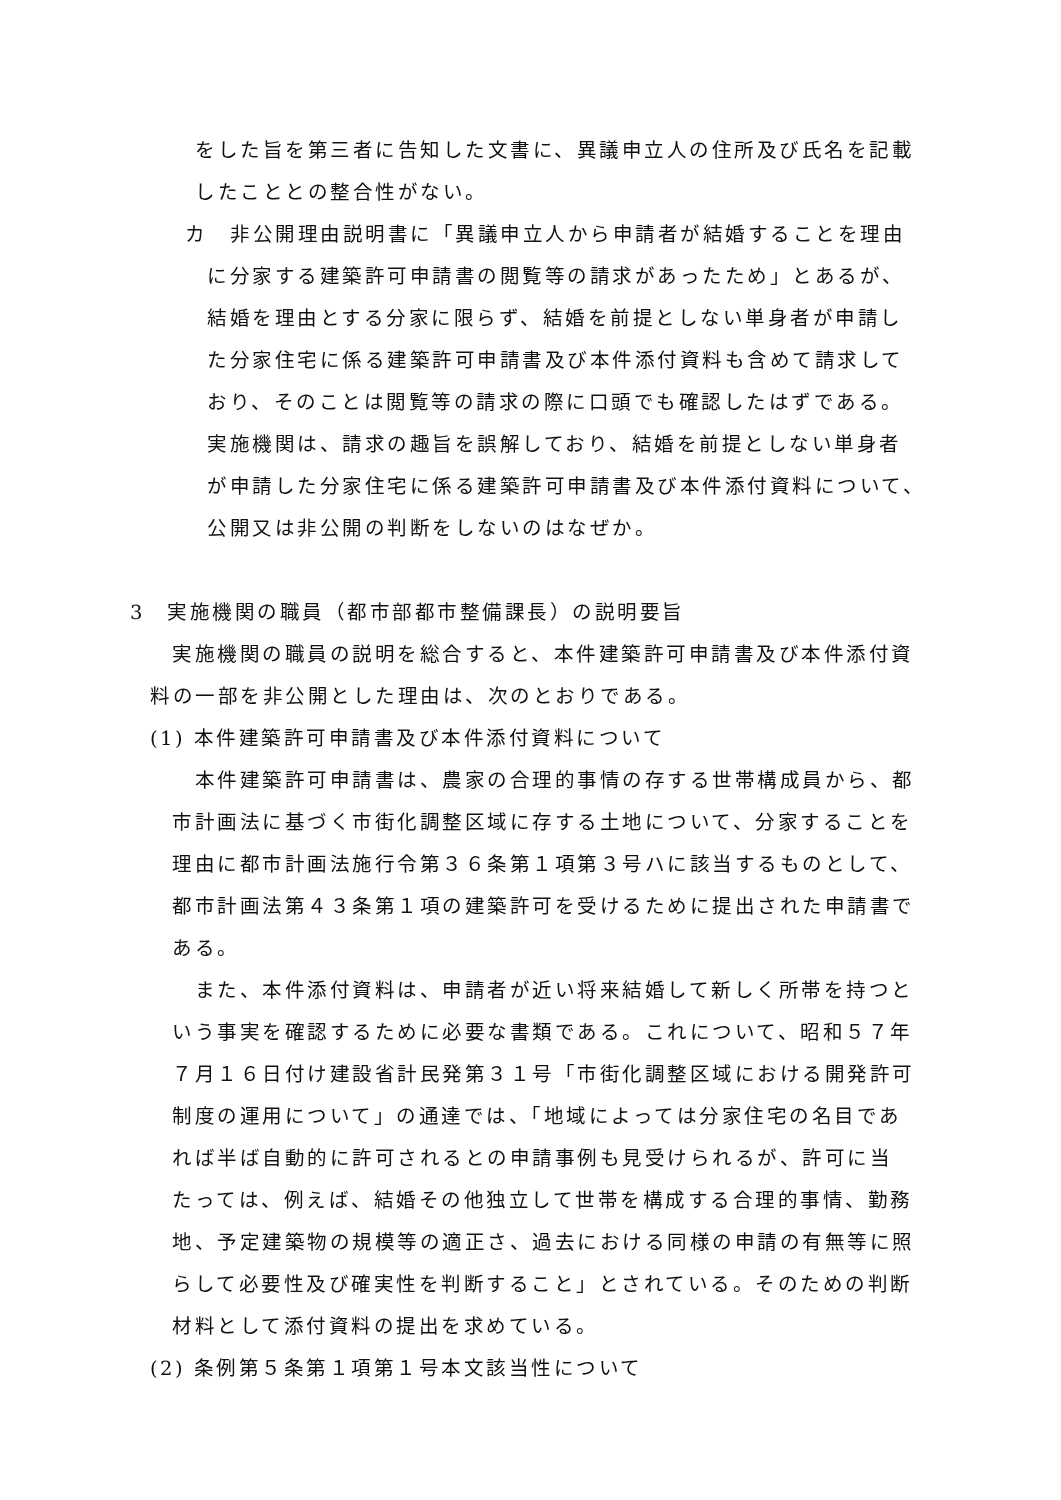をした旨を第三者に告知した文書に、異議申立人の住所及び氏名を記載
したこととの整合性がない。
カ　非公開理由説明書に「異議申立人から申請者が結婚することを理由
に分家する建築許可申請書の閲覧等の請求があったため」とあるが、
結婚を理由とする分家に限らず、結婚を前提としない単身者が申請し
た分家住宅に係る建築許可申請書及び本件添付資料も含めて請求して
おり、そのことは閲覧等の請求の際に口頭でも確認したはずである。
実施機関は、請求の趣旨を誤解しており、結婚を前提としない単身者
が申請した分家住宅に係る建築許可申請書及び本件添付資料について、
公開又は非公開の判断をしないのはなぜか。
3　実施機関の職員（都市部都市整備課長）の説明要旨
実施機関の職員の説明を総合すると、本件建築許可申請書及び本件添付資
料の一部を非公開とした理由は、次のとおりである。
(1) 本件建築許可申請書及び本件添付資料について
　本件建築許可申請書は、農家の合理的事情の存する世帯構成員から、都
市計画法に基づく市街化調整区域に存する土地について、分家することを
理由に都市計画法施行令第３６条第１項第３号ハに該当するものとして、
都市計画法第４３条第１項の建築許可を受けるために提出された申請書で
ある。
　また、本件添付資料は、申請者が近い将来結婚して新しく所帯を持つと
いう事実を確認するために必要な書類である。これについて、昭和５７年
７月１６日付け建設省計民発第３１号「市街化調整区域における開発許可
制度の運用について」の通達では、「地域によっては分家住宅の名目であ
れば半ば自動的に許可されるとの申請事例も見受けられるが、許可に当
たっては、例えば、結婚その他独立して世帯を構成する合理的事情、勤務
地、予定建築物の規模等の適正さ、過去における同様の申請の有無等に照
らして必要性及び確実性を判断すること」とされている。そのための判断
材料として添付資料の提出を求めている。
(2) 条例第５条第１項第１号本文該当性について